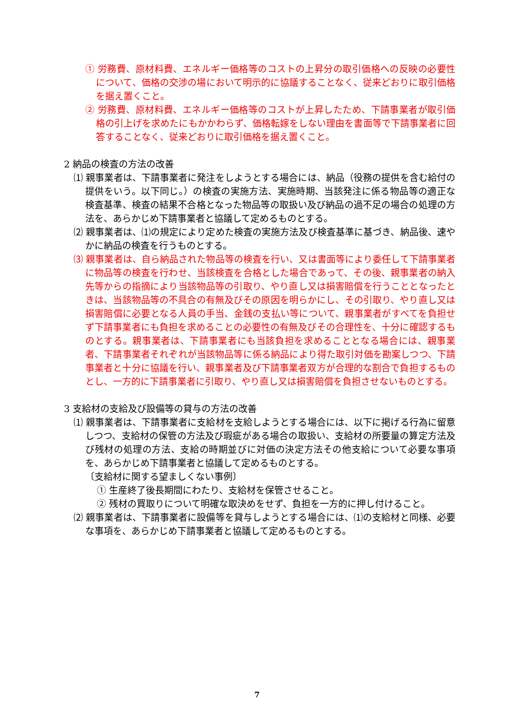① 労務費、原材料費、エネルギー価格等のコストの上昇分の取引価格への反映の必要性について、価格の交渉の場において明示的に協議することなく、従来どおりに取引価格を据え置くこと。
② 労務費、原材料費、エネルギー価格等のコストが上昇したため、下請事業者が取引価格の引上げを求めたにもかかわらず、価格転嫁をしない理由を書面等で下請事業者に回答することなく、従来どおりに取引価格を据え置くこと。
2 納品の検査の方法の改善
⑴ 親事業者は、下請事業者に発注をしようとする場合には、納品（役務の提供を含む給付の提供をいう。以下同じ。）の検査の実施方法、実施時期、当該発注に係る物品等の適正な検査基準、検査の結果不合格となった物品等の取扱い及び納品の過不足の場合の処理の方法を、あらかじめ下請事業者と協議して定めるものとする。
⑵ 親事業者は、⑴の規定により定めた検査の実施方法及び検査基準に基づき、納品後、速やかに納品の検査を行うものとする。
⑶ 親事業者は、自ら納品された物品等の検査を行い、又は書面等により委任して下請事業者に物品等の検査を行わせ、当該検査を合格とした場合であって、その後、親事業者の納入先等からの指摘により当該物品等の引取り、やり直し又は損害賠償を行うこととなったときは、当該物品等の不具合の有無及びその原因を明らかにし、その引取り、やり直し又は損害賠償に必要となる人員の手当、金銭の支払い等について、親事業者がすべてを負担せず下請事業者にも負担を求めることの必要性の有無及びその合理性を、十分に確認するものとする。親事業者は、下請事業者にも当該負担を求めることとなる場合には、親事業者、下請事業者それぞれが当該物品等に係る納品により得た取引対価を勘案しつつ、下請事業者と十分に協議を行い、親事業者及び下請事業者双方が合理的な割合で負担するものとし、一方的に下請事業者に引取り、やり直し又は損害賠償を負担させないものとする。
3 支給材の支給及び設備等の貸与の方法の改善
⑴ 親事業者は、下請事業者に支給材を支給しようとする場合には、以下に掲げる行為に留意しつつ、支給材の保管の方法及び瑕疵がある場合の取扱い、支給材の所要量の算定方法及び残材の処理の方法、支給の時期並びに対価の決定方法その他支給について必要な事項を、あらかじめ下請事業者と協議して定めるものとする。
〔支給材に関する望ましくない事例〕
① 生産終了後長期間にわたり、支給材を保管させること。
② 残材の買取りについて明確な取決めをせず、負担を一方的に押し付けること。
⑵ 親事業者は、下請事業者に設備等を貸与しようとする場合には、⑴の支給材と同様、必要な事項を、あらかじめ下請事業者と協議して定めるものとする。
7